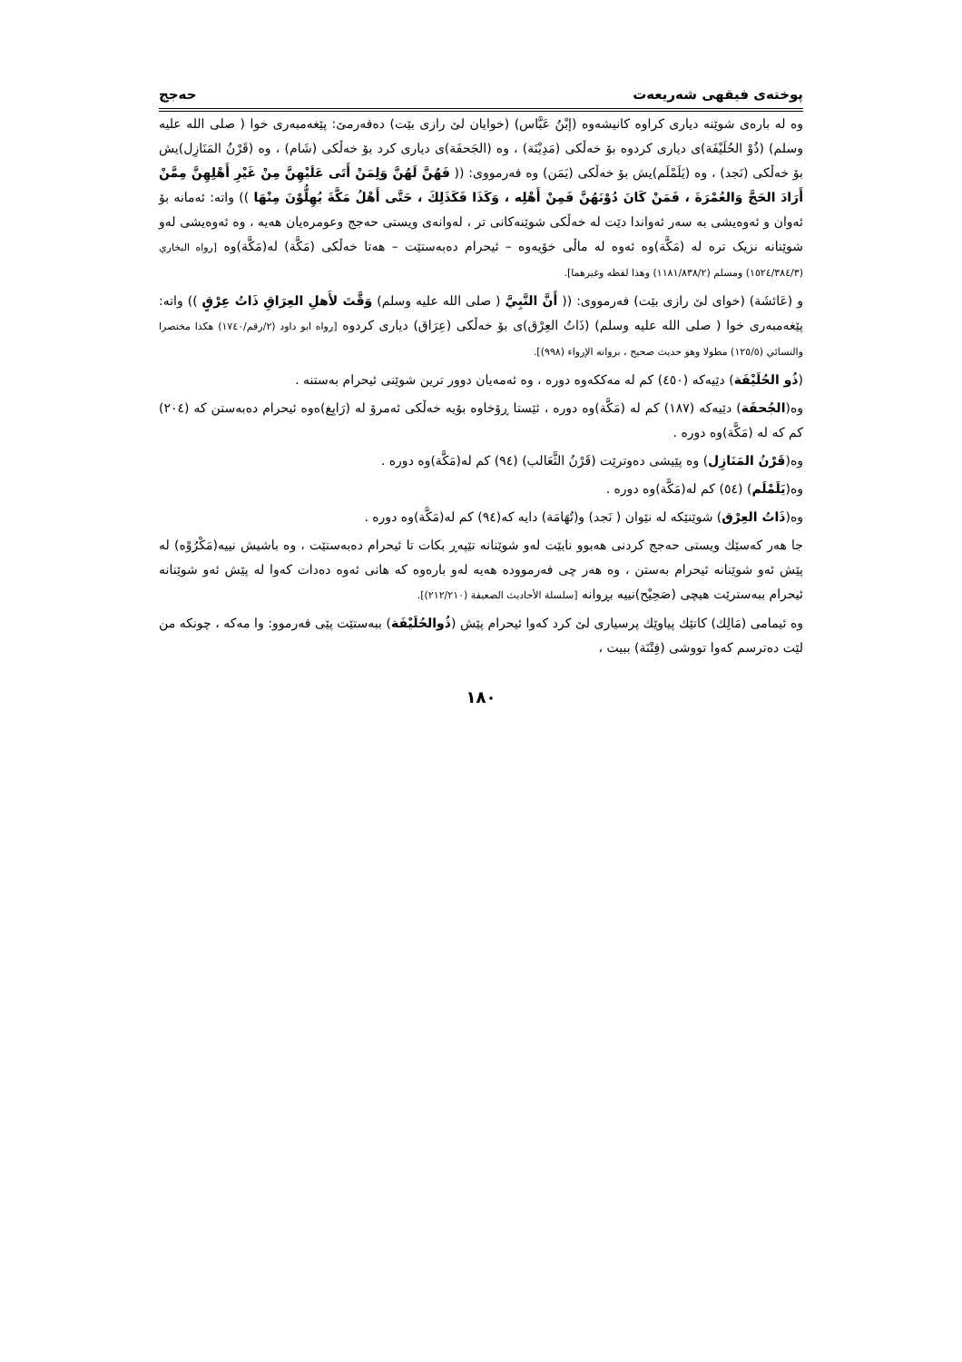پوختەی فیقهی شەریعەت حەجج
وە لە بارەی شوێنە دیاری کراوە کانیشەوە (إبْنُ عَبَّاس) (خوایان لێ رازی بێت) دەفەرمێ: پێغەمبەری خوا ( صلى الله عليه وسلم) (ذُوْ الحُلَيْفَة)ی دیاری کردوە بۆ خەڵکی (مَدِيْنَة) ، وە (الجَحفَة)ی دیاری کرد بۆ خەڵکی (شَام) ، وە (قَرْنُ المَنَازِل)یش بۆ خەڵکی (نَجد) ، وە (يَلَمْلَم)یش بۆ خەڵکی (يَمَن) وە فەرمووی: (( فَهُنَّ لَهُنَّ وَلِمَنْ أَتَى عَلَيْهِنَّ مِنْ غَيْرِ أَهْلِهِنَّ مِمَّنْ أَرَادَ الحَجَّ وَالعُمْرَةَ ، فَمَنْ كَانَ دُوْنَهُنَّ فَمِنْ أَهْلِه ، وَكَذَا فَكَذَلِكَ ، حَتَّى أَهْلُ مَكَّةَ يُهِلُّوْنَ مِنْهَا )) واتە: ئەمانە بۆ ئەوان و ئەوەیشی بە سەر ئەواندا دێت لە خەڵکی شوێنەکانی تر ، لەوانەی ویستی حەجج وعومرەیان هەیە ، وە ئەوەیشی لەو شوێنانە نزیک ترە لە (مَكَّة)وە ئەوە لە ماڵی خۆیەوە – ئیحرام دەبەستێت – هەتا خەڵکی (مَكَّة) لە(مَكَّة)وە [رواه البخاري (١٥٢٤/٣٨٤/٣) ومسلم (١١٨١/٨٣٨/٢) وهذا لفظه وغيرهما].
و (عَائشَة) (خوای لێ رازی بێت) فەرمووی: (( أَنَّ النَّبِيَّ ( صلى الله عليه وسلم) وَقَّتَ لأَهلِ العِرَاقِ ذَاتُ عِرْقٍ )) واتە: پێغەمبەری خوا ( صلى الله عليه وسلم) (ذَاتُ العِرْق)ی بۆ خەڵکی (عِرَاق) دیاری کردوە [رواه ابو داود (٢/رقم/١٧٤٠) هكذا مختصرا والنسائي (١٢٥/٥) مطولا وهو حديث صحيح ، بروانە الإرواء (٩٩٨)].
(ذُو الحُلَيْفَة) دێیەکە (٤٥٠) کم لە مەککەوە دورە ، وە ئەمەیان دوور ترین شوێنی ئیحرام بەستنە .
وە(الجُحفَة) دێیەکە (١٨٧) کم لە (مَكَّة)وە دورە ، ئێستا ڕۆخاوە بۆیە خەڵکی ئەمرۆ لە (رَابِغ)ەوە ئیحرام دەبەستن کە (٢٠٤) کم کە لە (مَكَّة)وە دورە .
وە(قَرْنُ المَنَازِل) وە پێیشی دەوترێت (قَرْنُ الثَّعَالب) (٩٤) کم لە(مَكَّة)وە دورە .
وە(يَلَمْلَم) (٥٤) کم لە(مَكَّة)وە دورە .
وە(ذَاتُ العِرْق) شوێنێکە لە نێوان ( نَجد) و(تُهَامَة) دایە کە(٩٤) کم لە(مَكَّة)وە دورە .
جا هەر کەسێك ویستی حەجج کردنی هەبوو نابێت لەو شوێنانە تێپەڕ بکات تا ئیحرام دەبەستێت ، وە باشیش نییە(مَكْرُوْه) لە پێش ئەو شوێنانە ئیحرام بەستن ، وە هەر چی فەرموودە هەیە لەو بارەوە کە هانی ئەوە دەدات کەوا لە پێش ئەو شوێنانە ئیحرام ببەسترێت هیچی (صَحِيْح)نییە بڕوانە [سلسلة الأحاديث الضعيفة (٢١٢/٢١٠)].
وە ئیمامی (مَالِك) کاتێك پیاوێك پرسیاری لێ کرد کەوا ئیحرام پێش (ذُوالحُلَيْفَة) ببەستێت پێی فەرموو: وا مەکە ، چونکە من لێت دەترسم کەوا تووشی (فِتْنَة) ببیت ،
١٨٠